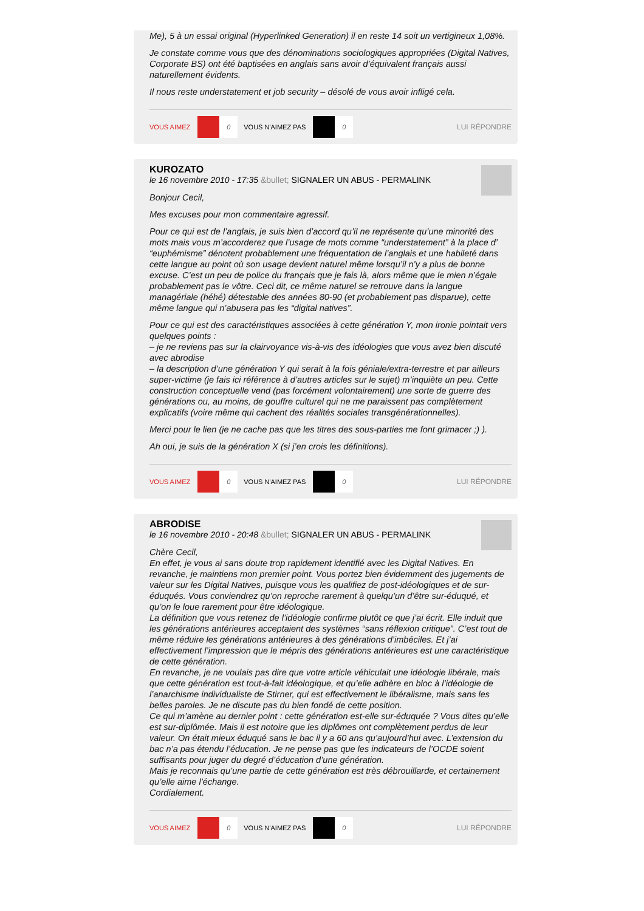Me), 5 à un essai original (Hyperlinked Generation) il en reste 14 soit un vertigineux 1,08%.
Je constate comme vous que des dénominations sociologiques appropriées (Digital Natives, Corporate BS) ont été baptisées en anglais sans avoir d’équivalent français aussi naturellement évidents.
Il nous reste understatement et job security – désolé de vous avoir infligé cela.
VOUS AIMEZ 0 VOUS N'AIMEZ PAS 0 LUI RÉPONDRE
KUROZATO
le 16 novembre 2010 - 17:35 &bullet; SIGNALER UN ABUS - PERMALINK
Bonjour Cecil,
Mes excuses pour mon commentaire agressif.
Pour ce qui est de l’anglais, je suis bien d’accord qu’il ne représente qu’une minorité des mots mais vous m’accorderez que l’usage de mots comme “understatement” à la place d’ “euphémisme” dénotent probablement une fréquentation de l’anglais et une habileté dans cette langue au point où son usage devient naturel même lorsqu’il n’y a plus de bonne excuse. C’est un peu de police du français que je fais là, alors même que le mien n’égale probablement pas le vôtre. Ceci dit, ce même naturel se retrouve dans la langue managériale (héhé) détestable des années 80-90 (et probablement pas disparue), cette même langue qui n’abusera pas les “digital natives”.
Pour ce qui est des caractéristiques associées à cette génération Y, mon ironie pointait vers quelques points :
– je ne reviens pas sur la clairvoyance vis-à-vis des idéologies que vous avez bien discuté avec abrodise
– la description d’une génération Y qui serait à la fois géniale/extra-terrestre et par ailleurs super-victime (je fais ici référence à d’autres articles sur le sujet) m’inquiète un peu. Cette construction conceptuelle vend (pas forcément volontairement) une sorte de guerre des générations ou, au moins, de gouffre culturel qui ne me paraissent pas complètement explicatifs (voire même qui cachent des réalités sociales transgénérationnelles).
Merci pour le lien (je ne cache pas que les titres des sous-parties me font grimacer ;) ).
Ah oui, je suis de la génération X (si j’en crois les définitions).
VOUS AIMEZ 0 VOUS N'AIMEZ PAS 0 LUI RÉPONDRE
ABRODISE
le 16 novembre 2010 - 20:48 &bullet; SIGNALER UN ABUS - PERMALINK
Chère Cecil,
En effet, je vous ai sans doute trop rapidement identifié avec les Digital Natives. En revanche, je maintiens mon premier point. Vous portez bien évidemment des jugements de valeur sur les Digital Natives, puisque vous les qualifiez de post-idéologiques et de sur-éduqués. Vous conviendrez qu’on reproche rarement à quelqu’un d’être sur-éduqué, et qu’on le loue rarement pour être idéologique.
La définition que vous retenez de l’idéologie confirme plutôt ce que j’ai écrit. Elle induit que les générations antérieures acceptaient des systèmes “sans réflexion critique”. C’est tout de même réduire les générations antérieures à des générations d’imbéciles. Et j’ai effectivement l’impression que le mépris des générations antérieures est une caractéristique de cette génération.
En revanche, je ne voulais pas dire que votre article véhiculait une idéologie libérale, mais que cette génération est tout-à-fait idéologique, et qu’elle adhère en bloc à l’idéologie de l’anarchisme individualiste de Stirner, qui est effectivement le libéralisme, mais sans les belles paroles. Je ne discute pas du bien fondé de cette position.
Ce qui m’amène au dernier point : cette génération est-elle sur-éduquée ? Vous dites qu’elle est sur-diplômée. Mais il est notoire que les diplômes ont complètement perdus de leur valeur. On était mieux éduqué sans le bac il y a 60 ans qu’aujourd’hui avec. L’extension du bac n’a pas étendu l’éducation. Je ne pense pas que les indicateurs de l’OCDE soient suffisants pour juger du degré d’éducation d’une génération.
Mais je reconnais qu’une partie de cette génération est très débrouillarde, et certainement qu’elle aime l’échange.
Cordialement.
VOUS AIMEZ 0 VOUS N'AIMEZ PAS 0 LUI RÉPONDRE